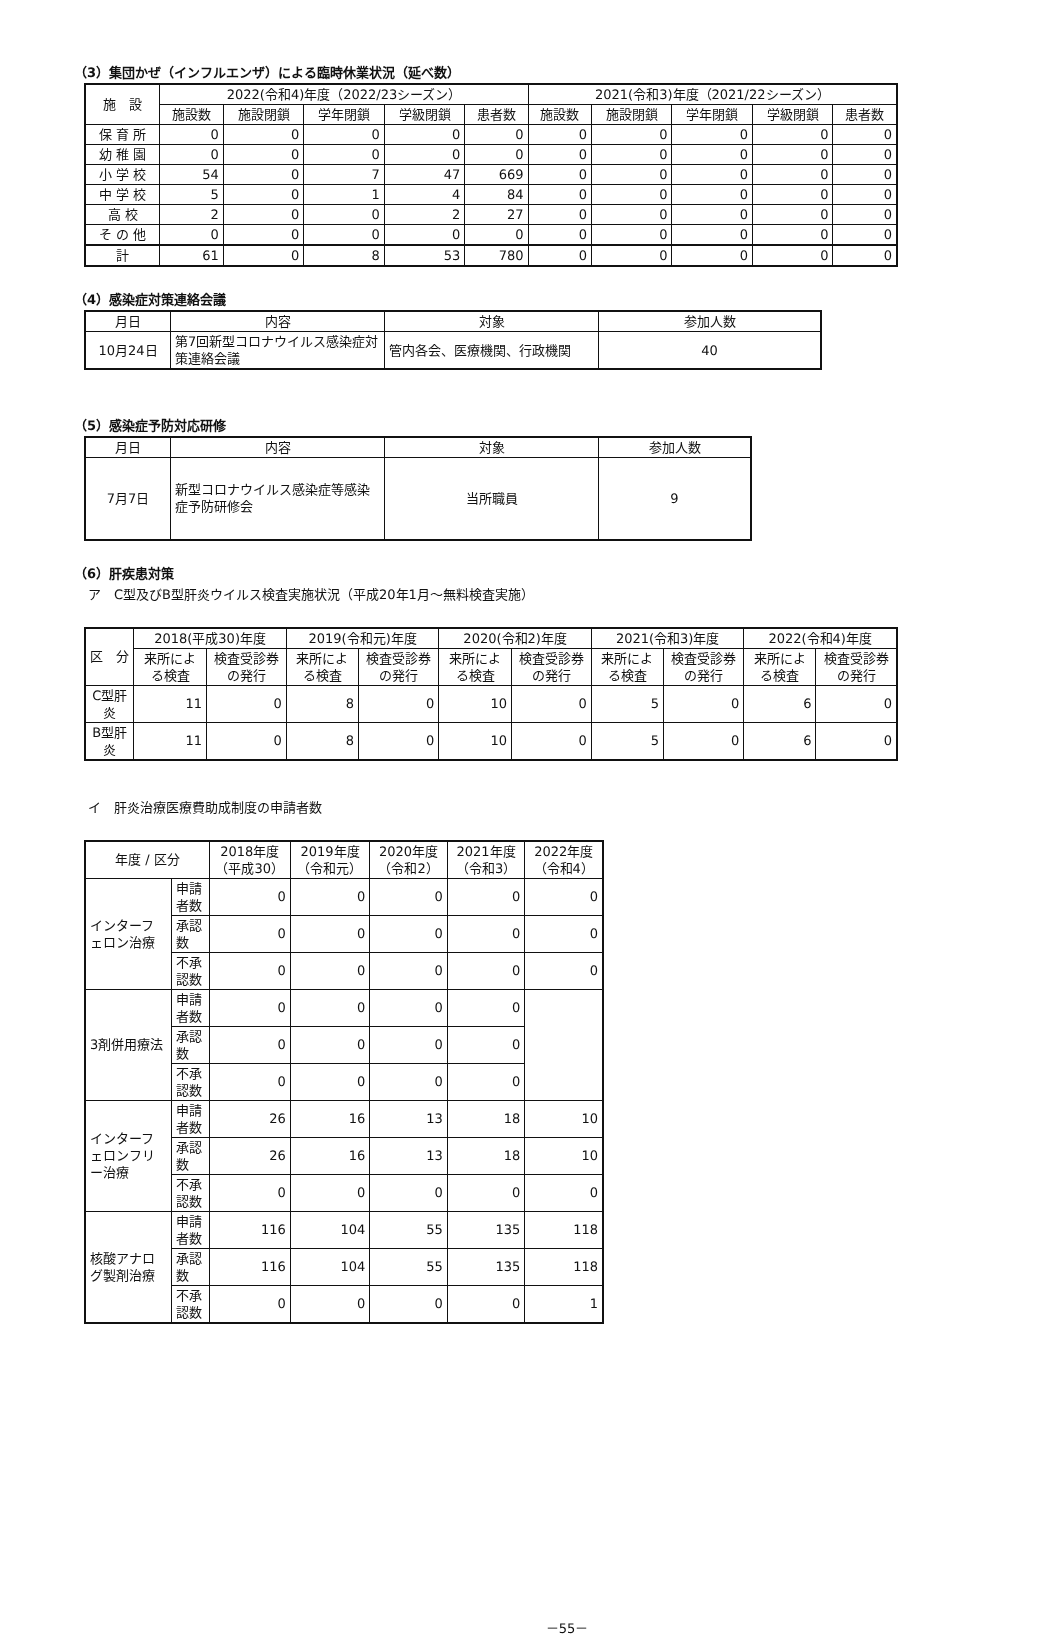（3）集団かぜ（インフルエンザ）による臨時休業状況（延べ数）
| 施 設 | 2022(令和4)年度（2022/23シーズン） | | | | | 2021(令和3)年度（2021/22シーズン） | | | | |
| --- | --- | --- | --- | --- | --- | --- | --- | --- | --- | --- |
| | 施設数 | 施設閉鎖 | 学年閉鎖 | 学級閉鎖 | 患者数 | 施設数 | 施設閉鎖 | 学年閉鎖 | 学級閉鎖 | 患者数 |
| 保 育 所 | 0 | 0 | 0 | 0 | 0 | 0 | 0 | 0 | 0 | 0 |
| 幼 稚 園 | 0 | 0 | 0 | 0 | 0 | 0 | 0 | 0 | 0 | 0 |
| 小 学 校 | 54 | 0 | 7 | 47 | 669 | 0 | 0 | 0 | 0 | 0 |
| 中 学 校 | 5 | 0 | 1 | 4 | 84 | 0 | 0 | 0 | 0 | 0 |
| 高 校 | 2 | 0 | 0 | 2 | 27 | 0 | 0 | 0 | 0 | 0 |
| そ の 他 | 0 | 0 | 0 | 0 | 0 | 0 | 0 | 0 | 0 | 0 |
| 計 | 61 | 0 | 8 | 53 | 780 | 0 | 0 | 0 | 0 | 0 |
（4）感染症対策連絡会議
| 月日 | 内容 | 対象 | 参加人数 |
| --- | --- | --- | --- |
| 10月24日 | 第7回新型コロナウイルス感染症対策連絡会議 | 管内各会、医療機関、行政機関 | 40 |
（5）感染症予防対応研修
| 月日 | 内容 | 対象 | 参加人数 |
| --- | --- | --- | --- |
| 7月7日 | 新型コロナウイルス感染症等感染症予防研修会 | 当所職員 | 9 |
（6）肝疾患対策
ア　C型及びB型肝炎ウイルス検査実施状況（平成20年1月～無料検査実施）
| 区 分 | 2018(平成30)年度 | | 2019(令和元)年度 | | 2020(令和2)年度 | | 2021(令和3)年度 | | 2022(令和4)年度 | |
| --- | --- | --- | --- | --- | --- | --- | --- | --- | --- | --- |
| | 来所による検査 | 検査受診券の発行 | 来所による検査 | 検査受診券の発行 | 来所による検査 | 検査受診券の発行 | 来所による検査 | 検査受診券の発行 | 来所による検査 | 検査受診券の発行 |
| C型肝炎 | 11 | 0 | 8 | 0 | 10 | 0 | 5 | 0 | 6 | 0 |
| B型肝炎 | 11 | 0 | 8 | 0 | 10 | 0 | 5 | 0 | 6 | 0 |
イ　肝炎治療医療費助成制度の申請者数
| 年度 / 区分 | | 2018年度（平成30） | 2019年度（令和元） | 2020年度（令和2） | 2021年度（令和3） | 2022年度（令和4） |
| --- | --- | --- | --- | --- | --- | --- |
| インターフェロン治療 | 申請者数 | 0 | 0 | 0 | 0 | 0 |
| | 承認数 | 0 | 0 | 0 | 0 | 0 |
| | 不承認数 | 0 | 0 | 0 | 0 | 0 |
| 3剤併用療法 | 申請者数 | 0 | 0 | 0 | 0 | |
| | 承認数 | 0 | 0 | 0 | 0 | |
| | 不承認数 | 0 | 0 | 0 | 0 | |
| インターフェロンフリー治療 | 申請者数 | 26 | 16 | 13 | 18 | 10 |
| | 承認数 | 26 | 16 | 13 | 18 | 10 |
| | 不承認数 | 0 | 0 | 0 | 0 | 0 |
| 核酸アナログ製剤治療 | 申請者数 | 116 | 104 | 55 | 135 | 118 |
| | 承認数 | 116 | 104 | 55 | 135 | 118 |
| | 不承認数 | 0 | 0 | 0 | 0 | 1 |
－55－